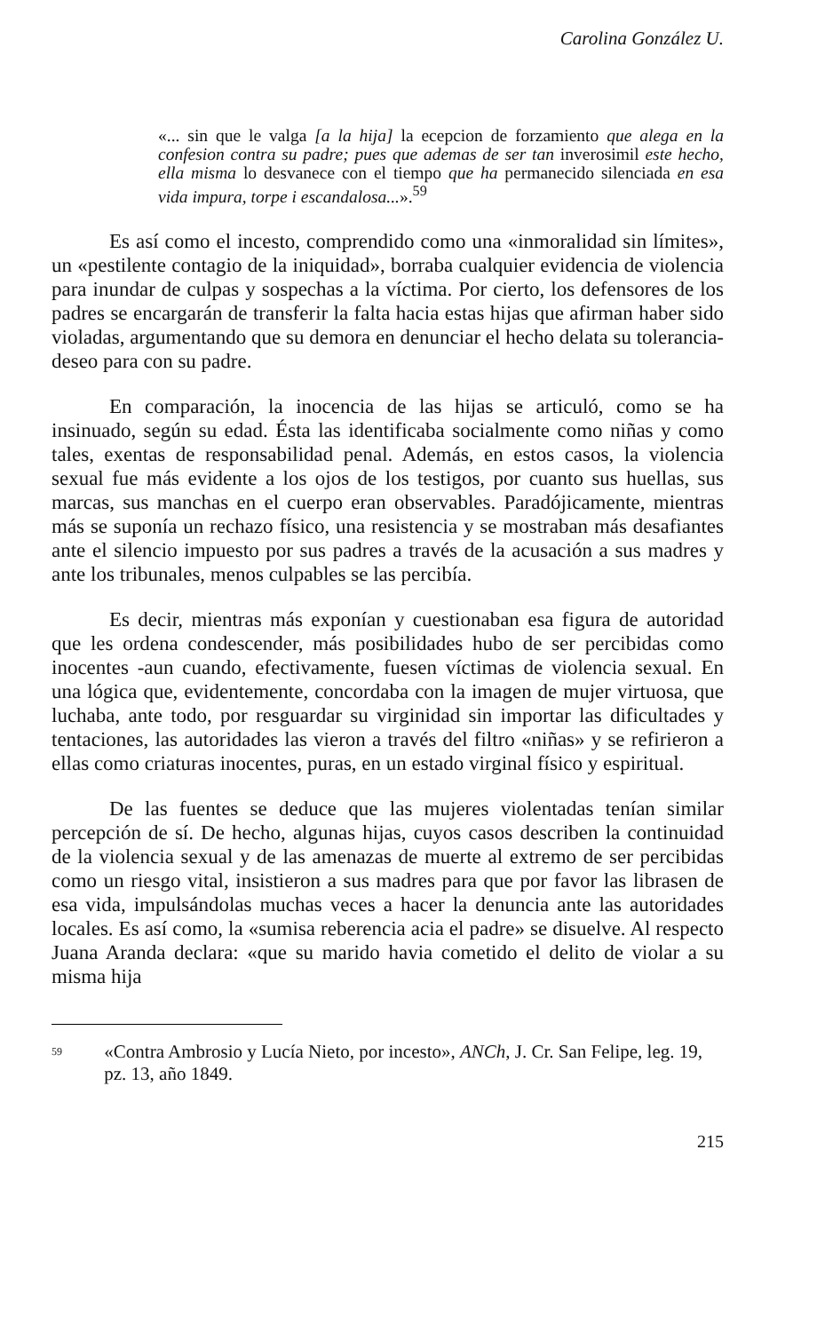Carolina González U.
«... sin que le valga [a la hija] la ecepcion de forzamiento que alega en la confesion contra su padre; pues que ademas de ser tan inverosimil este hecho, ella misma lo desvanece con el tiempo que ha permanecido silenciada en esa vida impura, torpe i escandalosa...».<sup>59</sup>
Es así como el incesto, comprendido como una «inmoralidad sin límites», un «pestilente contagio de la iniquidad», borraba cualquier evidencia de violencia para inundar de culpas y sospechas a la víctima. Por cierto, los defensores de los padres se encargarán de transferir la falta hacia estas hijas que afirman haber sido violadas, argumentando que su demora en denunciar el hecho delata su tolerancia-deseo para con su padre.
En comparación, la inocencia de las hijas se articuló, como se ha insinuado, según su edad. Ésta las identificaba socialmente como niñas y como tales, exentas de responsabilidad penal. Además, en estos casos, la violencia sexual fue más evidente a los ojos de los testigos, por cuanto sus huellas, sus marcas, sus manchas en el cuerpo eran observables. Paradójicamente, mientras más se suponía un rechazo físico, una resistencia y se mostraban más desafiantes ante el silencio impuesto por sus padres a través de la acusación a sus madres y ante los tribunales, menos culpables se las percibía.
Es decir, mientras más exponían y cuestionaban esa figura de autoridad que les ordena condescender, más posibilidades hubo de ser percibidas como inocentes -aun cuando, efectivamente, fuesen víctimas de violencia sexual. En una lógica que, evidentemente, concordaba con la imagen de mujer virtuosa, que luchaba, ante todo, por resguardar su virginidad sin importar las dificultades y tentaciones, las autoridades las vieron a través del filtro «niñas» y se refirieron a ellas como criaturas inocentes, puras, en un estado virginal físico y espiritual.
De las fuentes se deduce que las mujeres violentadas tenían similar percepción de sí. De hecho, algunas hijas, cuyos casos describen la continuidad de la violencia sexual y de las amenazas de muerte al extremo de ser percibidas como un riesgo vital, insistieron a sus madres para que por favor las librasen de esa vida, impulsándolas muchas veces a hacer la denuncia ante las autoridades locales. Es así como, la «sumisa reberencia acia el padre» se disuelve. Al respecto Juana Aranda declara: «que su marido havia cometido el delito de violar a su misma hija
59 «Contra Ambrosio y Lucía Nieto, por incesto», ANCh, J. Cr. San Felipe, leg. 19, pz. 13, año 1849.
215